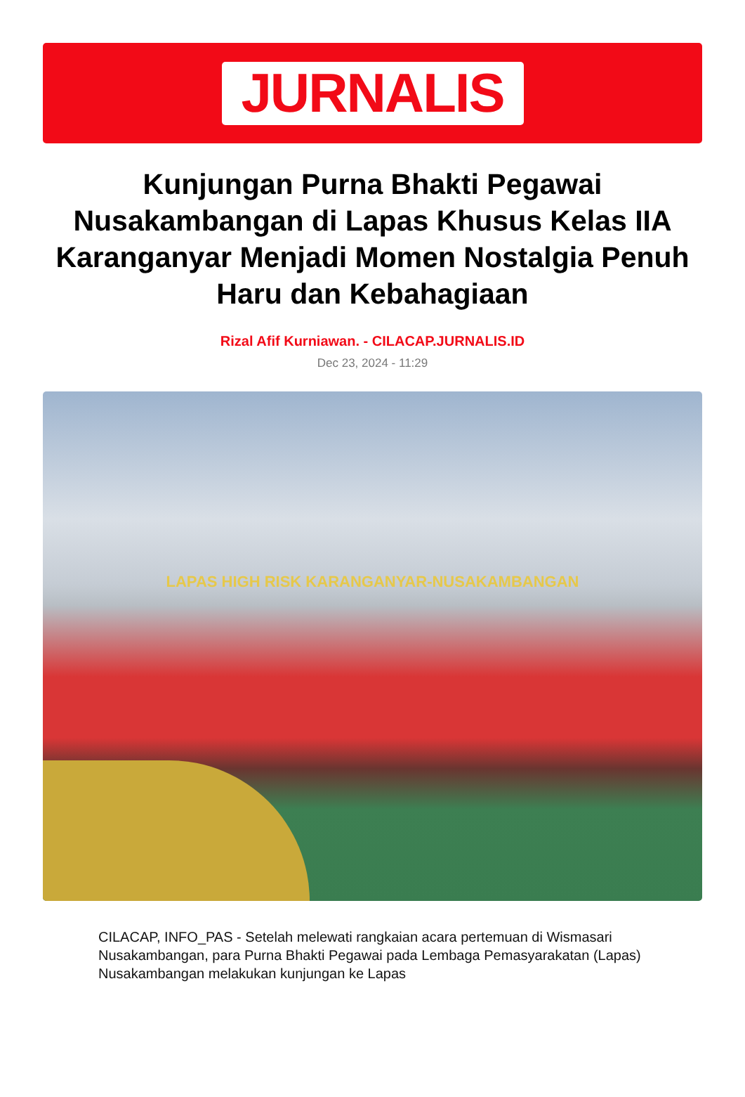JURNALIS
Kunjungan Purna Bhakti Pegawai Nusakambangan di Lapas Khusus Kelas IIA Karanganyar Menjadi Momen Nostalgia Penuh Haru dan Kebahagiaan
Rizal Afif Kurniawan. - CILACAP.JURNALIS.ID
Dec 23, 2024 - 11:29
LAPAS HIGH RISK KARANGANYAR-NUSAKAMBANGAN
CILACAP, INFO_PAS - Setelah melewati rangkaian acara pertemuan di Wismasari Nusakambangan, para Purna Bhakti Pegawai pada Lembaga Pemasyarakatan (Lapas) Nusakambangan melakukan kunjungan ke Lapas